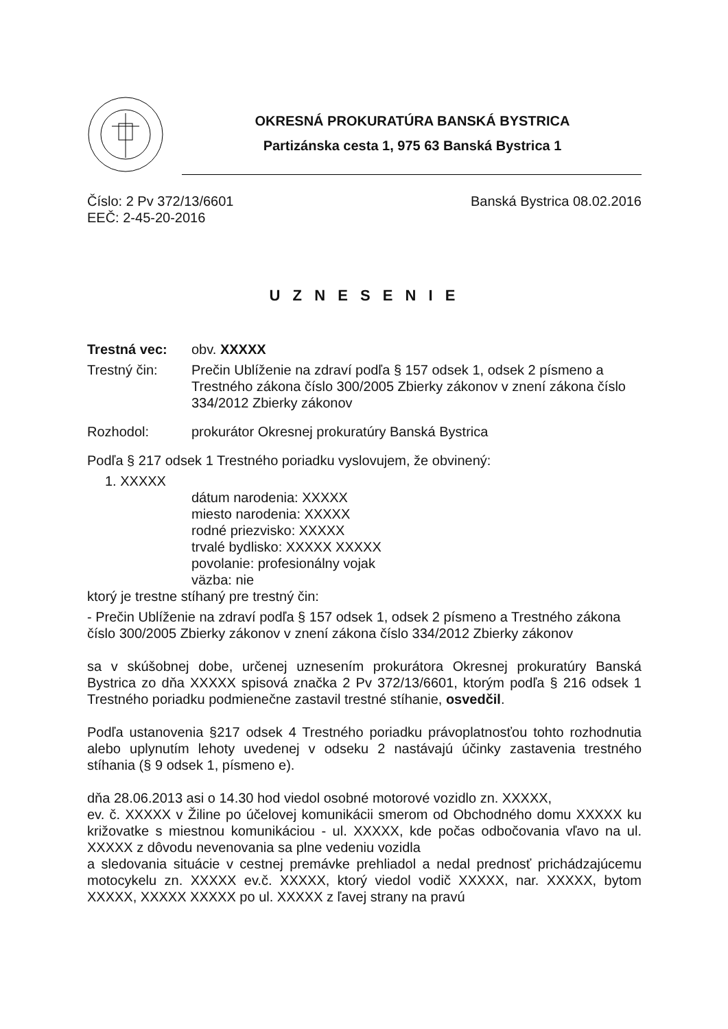OKRESNÁ PROKURATÚRA BANSKÁ BYSTRICA
Partizánska cesta 1, 975 63 Banská Bystrica 1
Číslo: 2 Pv 372/13/6601 Banská Bystrica 08.02.2016
EEČ: 2-45-20-2016
U Z N E S E N I E
Trestná vec: obv. XXXXX
Trestný čin: Prečin Ublíženie na zdraví podľa § 157 odsek 1, odsek 2 písmeno a Trestného zákona číslo 300/2005 Zbierky zákonov v znení zákona číslo 334/2012 Zbierky zákonov
Rozhodol: prokurátor Okresnej prokuratúry Banská Bystrica
Podľa § 217 odsek 1 Trestného poriadku vyslovujem, že obvinený:
1. XXXXX
dátum narodenia: XXXXX
miesto narodenia: XXXXX
rodné priezvisko: XXXXX
trvalé bydlisko: XXXXX XXXXX
povolanie: profesionálny vojak
väzba: nie
ktorý je trestne stíhaný pre trestný čin:
- Prečin Ublíženie na zdraví podľa § 157 odsek 1, odsek 2 písmeno a Trestného zákona číslo 300/2005 Zbierky zákonov v znení zákona číslo 334/2012 Zbierky zákonov
sa v skúšobnej dobe, určenej uznesením prokurátora Okresnej prokuratúry Banská Bystrica zo dňa XXXXX spisová značka 2 Pv 372/13/6601, ktorým podľa § 216 odsek 1 Trestného poriadku podmienečne zastavil trestné stíhanie, osvedčil.
Podľa ustanovenia §217 odsek 4 Trestného poriadku právoplatnosťou tohto rozhodnutia alebo uplynutím lehoty uvedenej v odseku 2 nastávajú účinky zastavenia trestného stíhania (§ 9 odsek 1, písmeno e).
dňa 28.06.2013 asi o 14.30 hod viedol osobné motorové vozidlo zn. XXXXX,
ev. č. XXXXX v Žiline po účelovej komunikácii smerom od Obchodného domu XXXXX ku križovatke s miestnou komunikáciou - ul. XXXXX, kde počas odbočovania vľavo na ul. XXXXX z dôvodu nevenovania sa plne vedeniu vozidla
a sledovania situácie v cestnej premávke prehliadol a nedal prednosť prichádzajúcemu motocykelu zn. XXXXX ev.č. XXXXX, ktorý viedol vodič XXXXX, nar. XXXXX, bytom XXXXX, XXXXX XXXXX po ul. XXXXX z ľavej strany na pravú